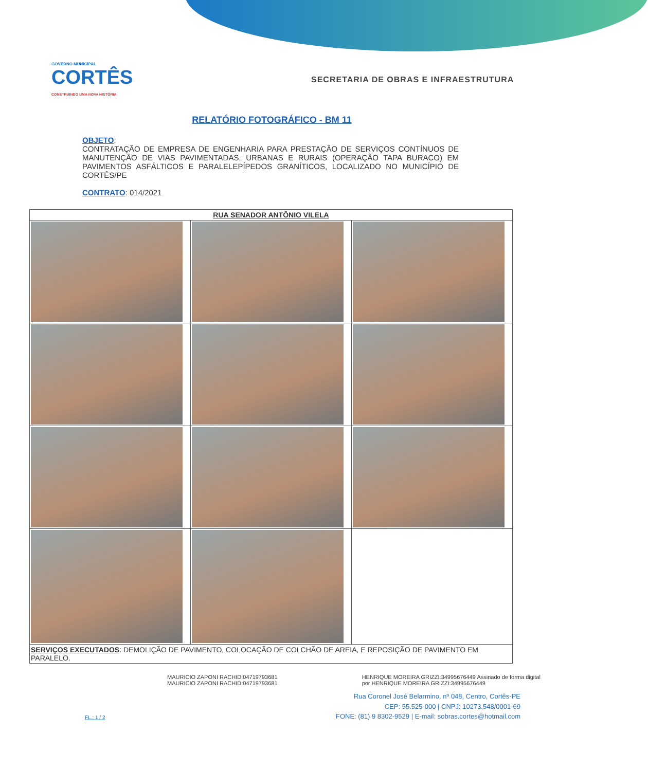GOVERNO MUNICIPAL
CORTÊS
CONSTRUINDO UMA NOVA HISTÓRIA
SECRETARIA DE OBRAS E INFRAESTRUTURA
RELATÓRIO FOTOGRÁFICO - BM 11
OBJETO:
CONTRATAÇÃO DE EMPRESA DE ENGENHARIA PARA PRESTAÇÃO DE SERVIÇOS CONTÍNUOS DE MANUTENÇÃO DE VIAS PAVIMENTADAS, URBANAS E RURAIS (OPERAÇÃO TAPA BURACO) EM PAVIMENTOS ASFÁLTICOS E PARALELEPÍPEDOS GRANÍTICOS, LOCALIZADO NO MUNICÍPIO DE CORTÊS/PE
CONTRATO: 014/2021
| RUA SENADOR ANTÔNIO VILELA | | |
| --- | --- | --- |
| SERVIÇOS EXECUTADOS : DEMOLIÇÃO DE PAVIMENTO, COLOCAÇÃO DE COLCHÃO DE AREIA, E REPOSIÇÃO DE PAVIMENTO EM PARALELO. | | |
MAURICIO ZAPONI RACHID:04719793681 MAURICIO ZAPONI RACHID:04719793681
HENRIQUE MOREIRA GRIZZI:34995676449 Assinado de forma digital por HENRIQUE MOREIRA GRIZZI:34995676449
FL.: 1 / 2
Rua Coronel José Belarmino, nº 048, Centro, Cortês-PE
CEP: 55.525-000 | CNPJ: 10273.548/0001-69
FONE: (81) 9 8302-9529 | E-mail: sobras.cortes@hotmail.com